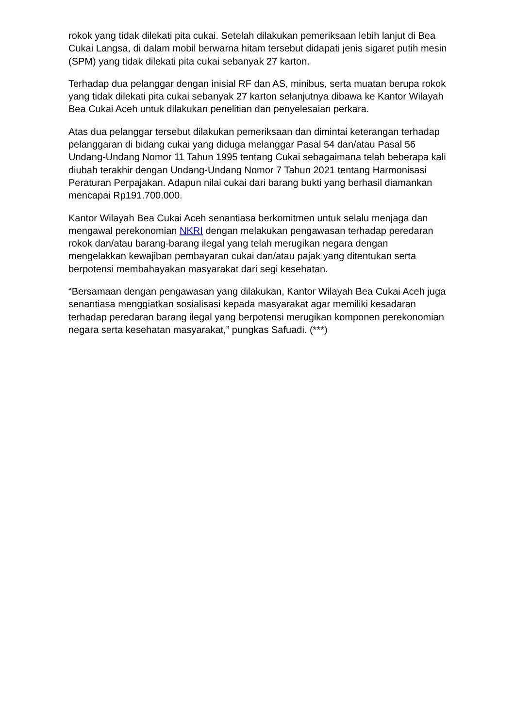rokok yang tidak dilekati pita cukai. Setelah dilakukan pemeriksaan lebih lanjut di Bea Cukai Langsa, di dalam mobil berwarna hitam tersebut didapati jenis sigaret putih mesin (SPM) yang tidak dilekati pita cukai sebanyak 27 karton.
Terhadap dua pelanggar dengan inisial RF dan AS, minibus, serta muatan berupa rokok yang tidak dilekati pita cukai sebanyak 27 karton selanjutnya dibawa ke Kantor Wilayah Bea Cukai Aceh untuk dilakukan penelitian dan penyelesaian perkara.
Atas dua pelanggar tersebut dilakukan pemeriksaan dan dimintai keterangan terhadap pelanggaran di bidang cukai yang diduga melanggar Pasal 54 dan/atau Pasal 56 Undang-Undang Nomor 11 Tahun 1995 tentang Cukai sebagaimana telah beberapa kali diubah terakhir dengan Undang-Undang Nomor 7 Tahun 2021 tentang Harmonisasi Peraturan Perpajakan. Adapun nilai cukai dari barang bukti yang berhasil diamankan mencapai Rp191.700.000.
Kantor Wilayah Bea Cukai Aceh senantiasa berkomitmen untuk selalu menjaga dan mengawal perekonomian NKRI dengan melakukan pengawasan terhadap peredaran rokok dan/atau barang-barang ilegal yang telah merugikan negara dengan mengelakkan kewajiban pembayaran cukai dan/atau pajak yang ditentukan serta berpotensi membahayakan masyarakat dari segi kesehatan.
“Bersamaan dengan pengawasan yang dilakukan, Kantor Wilayah Bea Cukai Aceh juga senantiasa menggiatkan sosialisasi kepada masyarakat agar memiliki kesadaran terhadap peredaran barang ilegal yang berpotensi merugikan komponen perekonomian negara serta kesehatan masyarakat,” pungkas Safuadi. (***)